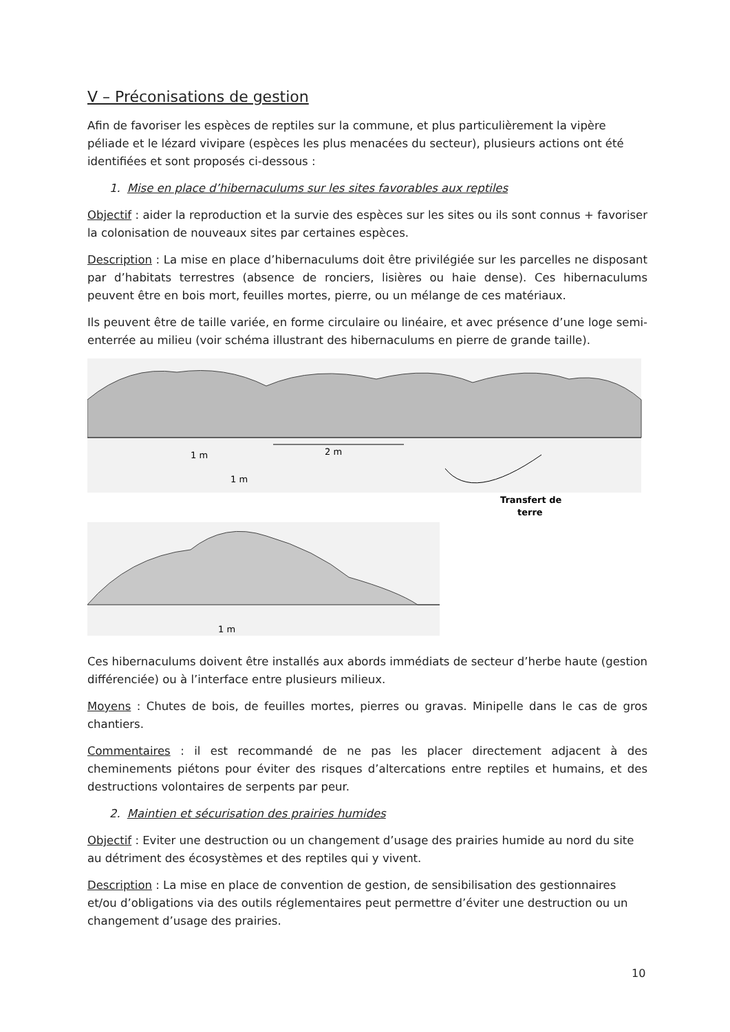V – Préconisations de gestion
Afin de favoriser les espèces de reptiles sur la commune, et plus particulièrement la vipère péliade et le lézard vivipare (espèces les plus menacées du secteur), plusieurs actions ont été identifiées et sont proposés ci-dessous :
1. Mise en place d’hibernaculums sur les sites favorables aux reptiles
Objectif : aider la reproduction et la survie des espèces sur les sites ou ils sont connus + favoriser la colonisation de nouveaux sites par certaines espèces.
Description : La mise en place d’hibernaculums doit être privilégiée sur les parcelles ne disposant par d’habitats terrestres (absence de ronciers, lisières ou haie dense). Ces hibernaculums peuvent être en bois mort, feuilles mortes, pierre, ou un mélange de ces matériaux.
Ils peuvent être de taille variée, en forme circulaire ou linéaire, et avec présence d’une loge semi-enterrée au milieu (voir schéma illustrant des hibernaculums en pierre de grande taille).
2 m
1 m
1 m
Transfert de
terre
1 m
Ces hibernaculums doivent être installés aux abords immédiats de secteur d’herbe haute (gestion différenciée) ou à l’interface entre plusieurs milieux.
Moyens : Chutes de bois, de feuilles mortes, pierres ou gravas. Minipelle dans le cas de gros chantiers.
Commentaires : il est recommandé de ne pas les placer directement adjacent à des cheminements piétons pour éviter des risques d’altercations entre reptiles et humains, et des destructions volontaires de serpents par peur.
2. Maintien et sécurisation des prairies humides
Objectif : Eviter une destruction ou un changement d’usage des prairies humide au nord du site au détriment des écosystèmes et des reptiles qui y vivent.
Description : La mise en place de convention de gestion, de sensibilisation des gestionnaires et/ou d’obligations via des outils réglementaires peut permettre d’éviter une destruction ou un changement d’usage des prairies.
10